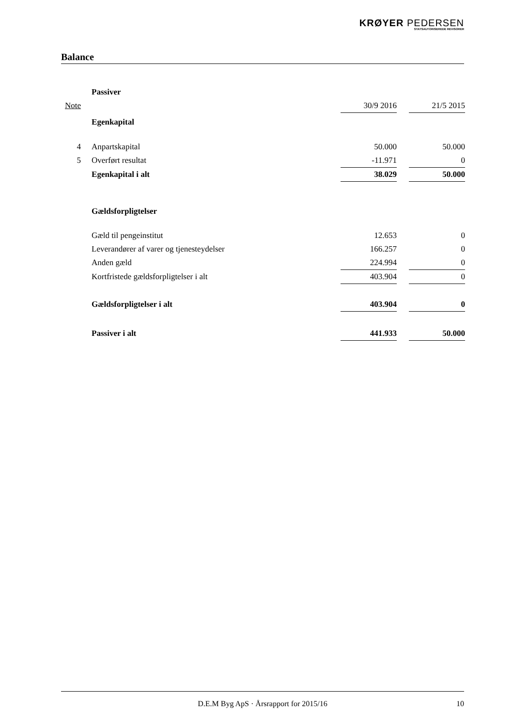KRØYER PEDERSEN
STATSAUTORISEREDE REVISORER
Balance
| | Passiver | | | |
| Note | | 30/9 2016 | | 21/5 2015 |
| | Egenkapital | | | |
| 4 | Anpartskapital | 50.000 | | 50.000 |
| 5 | Overført resultat | -11.971 | | 0 |
| | Egenkapital i alt | 38.029 | | 50.000 |
| | Gældsforpligtelser | | | |
| | Gæld til pengeinstitut | 12.653 | | 0 |
| | Leverandører af varer og tjenesteydelser | 166.257 | | 0 |
| | Anden gæld | 224.994 | | 0 |
| | Kortfristede gældsforpligtelser i alt | 403.904 | | 0 |
| | Gældsforpligtelser i alt | 403.904 | | 0 |
| | Passiver i alt | 441.933 | | 50.000 |
D.E.M Byg ApS · Årsrapport for 2015/16 10